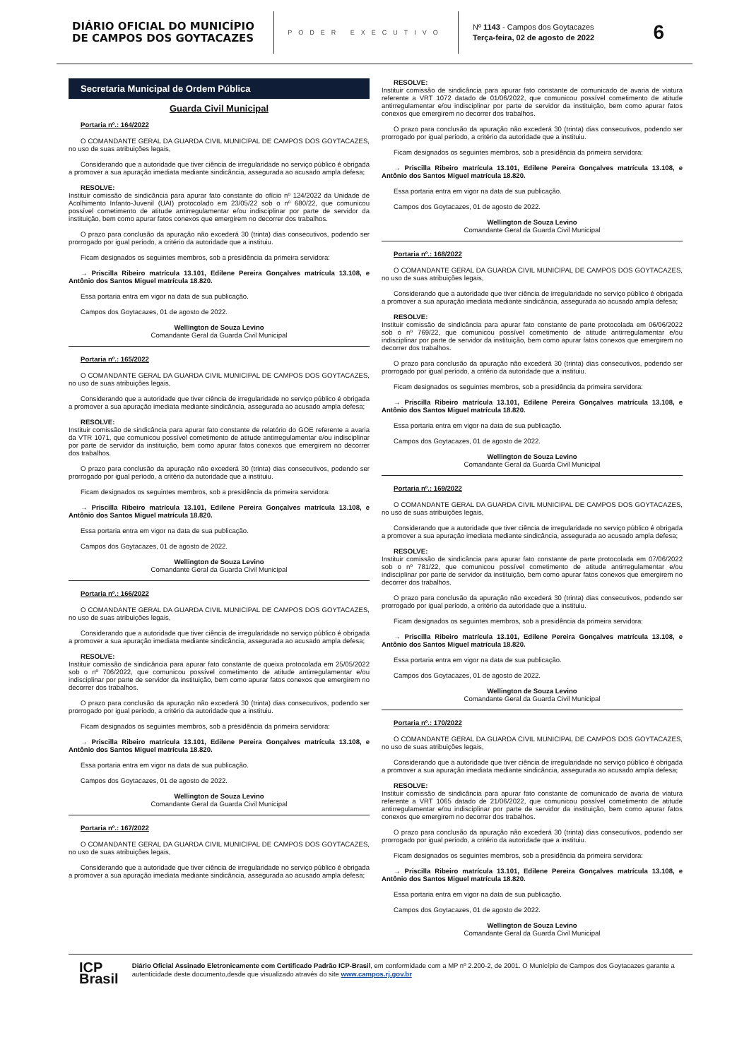DIÁRIO OFICIAL DO MUNICÍPIO DE CAMPOS DOS GOYTACAZES
PODER EXECUTIVO
Nº 1143 - Campos dos Goytacazes
Terça-feira, 02 de agosto de 2022
6
Secretaria Municipal de Ordem Pública
Guarda Civil Municipal
Portaria nº.: 164/2022
O COMANDANTE GERAL DA GUARDA CIVIL MUNICIPAL DE CAMPOS DOS GOYTACAZES, no uso de suas atribuições legais,
Considerando que a autoridade que tiver ciência de irregularidade no serviço público é obrigada a promover a sua apuração imediata mediante sindicância, assegurada ao acusado ampla defesa;
RESOLVE:
Instituir comissão de sindicância para apurar fato constante do ofício nº 124/2022 da Unidade de Acolhimento Infanto-Juvenil (UAI) protocolado em 23/05/22 sob o nº 680/22, que comunicou possível cometimento de atitude antirregulamentar e/ou indisciplinar por parte de servidor da instituição, bem como apurar fatos conexos que emergirem no decorrer dos trabalhos.
O prazo para conclusão da apuração não excederá 30 (trinta) dias consecutivos, podendo ser prorrogado por igual período, a critério da autoridade que a instituiu.
Ficam designados os seguintes membros, sob a presidência da primeira servidora:
→ Priscilla Ribeiro matrícula 13.101, Edilene Pereira Gonçalves matrícula 13.108, e Antônio dos Santos Miguel matrícula 18.820.
Essa portaria entra em vigor na data de sua publicação.
Campos dos Goytacazes, 01 de agosto de 2022.
Wellington de Souza Levino
Comandante Geral da Guarda Civil Municipal
Portaria nº.: 165/2022
O COMANDANTE GERAL DA GUARDA CIVIL MUNICIPAL DE CAMPOS DOS GOYTACAZES, no uso de suas atribuições legais,
Considerando que a autoridade que tiver ciência de irregularidade no serviço público é obrigada a promover a sua apuração imediata mediante sindicância, assegurada ao acusado ampla defesa;
RESOLVE:
Instituir comissão de sindicância para apurar fato constante de relatório do GOE referente a avaria da VTR 1071, que comunicou possível cometimento de atitude antirregulamentar e/ou indisciplinar por parte de servidor da instituição, bem como apurar fatos conexos que emergirem no decorrer dos trabalhos.
O prazo para conclusão da apuração não excederá 30 (trinta) dias consecutivos, podendo ser prorrogado por igual período, a critério da autoridade que a instituiu.
Ficam designados os seguintes membros, sob a presidência da primeira servidora:
→ Priscilla Ribeiro matrícula 13.101, Edilene Pereira Gonçalves matrícula 13.108, e Antônio dos Santos Miguel matrícula 18.820.
Essa portaria entra em vigor na data de sua publicação.
Campos dos Goytacazes, 01 de agosto de 2022.
Wellington de Souza Levino
Comandante Geral da Guarda Civil Municipal
Portaria nº.: 166/2022
O COMANDANTE GERAL DA GUARDA CIVIL MUNICIPAL DE CAMPOS DOS GOYTACAZES, no uso de suas atribuições legais,
Considerando que a autoridade que tiver ciência de irregularidade no serviço público é obrigada a promover a sua apuração imediata mediante sindicância, assegurada ao acusado ampla defesa;
RESOLVE:
Instituir comissão de sindicância para apurar fato constante de queixa protocolada em 25/05/2022 sob o nº 706/2022, que comunicou possível cometimento de atitude antirregulamentar e/ou indisciplinar por parte de servidor da instituição, bem como apurar fatos conexos que emergirem no decorrer dos trabalhos.
O prazo para conclusão da apuração não excederá 30 (trinta) dias consecutivos, podendo ser prorrogado por igual período, a critério da autoridade que a instituiu.
Ficam designados os seguintes membros, sob a presidência da primeira servidora:
→ Priscilla Ribeiro matrícula 13.101, Edilene Pereira Gonçalves matrícula 13.108, e Antônio dos Santos Miguel matrícula 18.820.
Essa portaria entra em vigor na data de sua publicação.
Campos dos Goytacazes, 01 de agosto de 2022.
Wellington de Souza Levino
Comandante Geral da Guarda Civil Municipal
Portaria nº.: 167/2022
O COMANDANTE GERAL DA GUARDA CIVIL MUNICIPAL DE CAMPOS DOS GOYTACAZES, no uso de suas atribuições legais,
Considerando que a autoridade que tiver ciência de irregularidade no serviço público é obrigada a promover a sua apuração imediata mediante sindicância, assegurada ao acusado ampla defesa;
RESOLVE:
Instituir comissão de sindicância para apurar fato constante de comunicado de avaria de viatura referente a VRT 1072 datado de 01/06/2022, que comunicou possível cometimento de atitude antirregulamentar e/ou indisciplinar por parte de servidor da instituição, bem como apurar fatos conexos que emergirem no decorrer dos trabalhos.
O prazo para conclusão da apuração não excederá 30 (trinta) dias consecutivos, podendo ser prorrogado por igual período, a critério da autoridade que a instituiu.
Ficam designados os seguintes membros, sob a presidência da primeira servidora:
→ Priscilla Ribeiro matrícula 13.101, Edilene Pereira Gonçalves matrícula 13.108, e Antônio dos Santos Miguel matrícula 18.820.
Essa portaria entra em vigor na data de sua publicação.
Campos dos Goytacazes, 01 de agosto de 2022.
Wellington de Souza Levino
Comandante Geral da Guarda Civil Municipal
Portaria nº.: 168/2022
O COMANDANTE GERAL DA GUARDA CIVIL MUNICIPAL DE CAMPOS DOS GOYTACAZES, no uso de suas atribuições legais,
Considerando que a autoridade que tiver ciência de irregularidade no serviço público é obrigada a promover a sua apuração imediata mediante sindicância, assegurada ao acusado ampla defesa;
RESOLVE:
Instituir comissão de sindicância para apurar fato constante de parte protocolada em 06/06/2022 sob o nº 769/22, que comunicou possível cometimento de atitude antirregulamentar e/ou indisciplinar por parte de servidor da instituição, bem como apurar fatos conexos que emergirem no decorrer dos trabalhos.
O prazo para conclusão da apuração não excederá 30 (trinta) dias consecutivos, podendo ser prorrogado por igual período, a critério da autoridade que a instituiu.
Ficam designados os seguintes membros, sob a presidência da primeira servidora:
→ Priscilla Ribeiro matrícula 13.101, Edilene Pereira Gonçalves matrícula 13.108, e Antônio dos Santos Miguel matrícula 18.820.
Essa portaria entra em vigor na data de sua publicação.
Campos dos Goytacazes, 01 de agosto de 2022.
Wellington de Souza Levino
Comandante Geral da Guarda Civil Municipal
Portaria nº.: 169/2022
O COMANDANTE GERAL DA GUARDA CIVIL MUNICIPAL DE CAMPOS DOS GOYTACAZES, no uso de suas atribuições legais,
Considerando que a autoridade que tiver ciência de irregularidade no serviço público é obrigada a promover a sua apuração imediata mediante sindicância, assegurada ao acusado ampla defesa;
RESOLVE:
Instituir comissão de sindicância para apurar fato constante de parte protocolada em 07/06/2022 sob o nº 781/22, que comunicou possível cometimento de atitude antirregulamentar e/ou indisciplinar por parte de servidor da instituição, bem como apurar fatos conexos que emergirem no decorrer dos trabalhos.
O prazo para conclusão da apuração não excederá 30 (trinta) dias consecutivos, podendo ser prorrogado por igual período, a critério da autoridade que a instituiu.
Ficam designados os seguintes membros, sob a presidência da primeira servidora:
→ Priscilla Ribeiro matrícula 13.101, Edilene Pereira Gonçalves matrícula 13.108, e Antônio dos Santos Miguel matrícula 18.820.
Essa portaria entra em vigor na data de sua publicação.
Campos dos Goytacazes, 01 de agosto de 2022.
Wellington de Souza Levino
Comandante Geral da Guarda Civil Municipal
Portaria nº.: 170/2022
O COMANDANTE GERAL DA GUARDA CIVIL MUNICIPAL DE CAMPOS DOS GOYTACAZES, no uso de suas atribuições legais,
Considerando que a autoridade que tiver ciência de irregularidade no serviço público é obrigada a promover a sua apuração imediata mediante sindicância, assegurada ao acusado ampla defesa;
RESOLVE:
Instituir comissão de sindicância para apurar fato constante de comunicado de avaria de viatura referente a VRT 1065 datado de 21/06/2022, que comunicou possível cometimento de atitude antirregulamentar e/ou indisciplinar por parte de servidor da instituição, bem como apurar fatos conexos que emergirem no decorrer dos trabalhos.
O prazo para conclusão da apuração não excederá 30 (trinta) dias consecutivos, podendo ser prorrogado por igual período, a critério da autoridade que a instituiu.
Ficam designados os seguintes membros, sob a presidência da primeira servidora:
→ Priscilla Ribeiro matrícula 13.101, Edilene Pereira Gonçalves matrícula 13.108, e Antônio dos Santos Miguel matrícula 18.820.
Essa portaria entra em vigor na data de sua publicação.
Campos dos Goytacazes, 01 de agosto de 2022.
Wellington de Souza Levino
Comandante Geral da Guarda Civil Municipal
ICP
Brasil
Diário Oficial Assinado Eletronicamente com Certificado Padrão ICP-Brasil, em conformidade com a MP nº 2.200-2, de 2001. O Município de Campos dos Goytacazes garante a autenticidade deste documento,desde que visualizado através do site www.campos.rj.gov.br